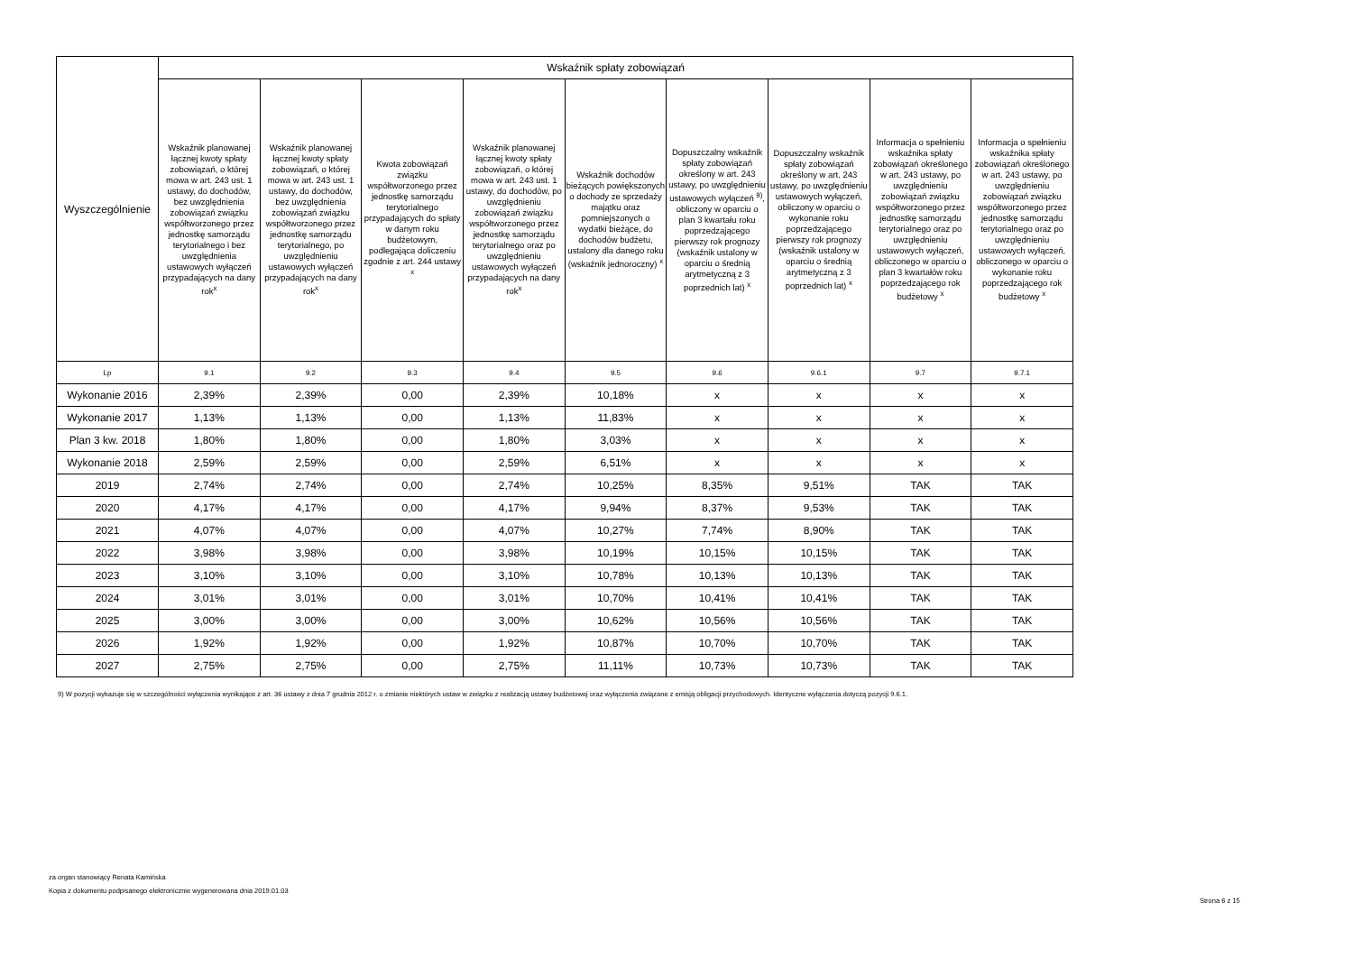| Wyszczególnienie | Wskaźnik spłaty zobowiązań | | | | | | | | |
| --- | --- | --- | --- | --- | --- | --- | --- | --- | --- |
| | Wskaźnik planowanej łącznej kwoty spłaty zobowiązań, o której mowa w art. 243 ust. 1 ustawy, do dochodów, bez uwzględnienia zobowiązań związku współtworzonego przez jednostkę samorządu terytorialnego i bez uwzględnienia ustawowych wyłączeń przypadających na dany rok<sup>x</sup> | Wskaźnik planowanej łącznej kwoty spłaty zobowiązań, o której mowa w art. 243 ust. 1 ustawy, do dochodów, bez uwzględnienia zobowiązań związku współtworzonego przez jednostkę samorządu terytorialnego, po uwzględnieniu ustawowych wyłączeń przypadających na dany rok<sup>x</sup> | Kwota zobowiązań związku współtworzonego przez jednostkę samorządu terytorialnego przypadających do spłaty w danym roku budżetowym, podlegająca doliczeniu zgodnie z art. 244 ustawy <sup>x</sup> | Wskaźnik planowanej łącznej kwoty spłaty zobowiązań, o której mowa w art. 243 ust. 1 ustawy, do dochodów, po uwzględnieniu zobowiązań związku współtworzonego przez jednostkę samorządu terytorialnego oraz po uwzględnieniu ustawowych wyłączeń przypadających na dany rok<sup>x</sup> | Wskaźnik dochodów bieżących powiększonych o dochody ze sprzedaży majątku oraz pomniejszonych o wydatki bieżące, do dochodów budżetu, ustalony dla danego roku (wskaźnik jednoroczny) <sup>x</sup> | Dopuszczalny wskaźnik spłaty zobowiązań określony w art. 243 ustawy, po uwzględnieniu ustawowych wyłączeń <sup>9)</sup>, obliczony w oparciu o plan 3 kwartału roku poprzedzającego pierwszy rok prognozy (wskaźnik ustalony w oparciu o średnią arytmetyczną z 3 poprzednich lat) <sup>x</sup> | Dopuszczalny wskaźnik spłaty zobowiązań określony w art. 243 ustawy, po uwzględnieniu ustawowych wyłączeń, obliczony w oparciu o wykonanie roku poprzedzającego pierwszy rok prognozy (wskaźnik ustalony w oparciu o średnią arytmetyczną z 3 poprzednich lat) <sup>x</sup> | Informacja o spełnieniu wskaźnika spłaty zobowiązań określonego w art. 243 ustawy, po uwzględnieniu zobowiązań związku współtworzonego przez jednostkę samorządu terytorialnego oraz po uwzględnieniu ustawowych wyłączeń, obliczonego w oparciu o plan 3 kwartałów roku poprzedzającego rok budżetowy <sup>x</sup> | Informacja o spełnieniu wskaźnika spłaty zobowiązań określonego w art. 243 ustawy, po uwzględnieniu zobowiązań związku współtworzonego przez jednostkę samorządu terytorialnego oraz po uwzględnieniu ustawowych wyłączeń, obliczonego w oparciu o wykonanie roku poprzedzającego rok budżetowy <sup>x</sup> |
| Lp | 9.1 | 9.2 | 9.3 | 9.4 | 9.5 | 9.6 | 9.6.1 | 9.7 | 9.7.1 |
| Wykonanie 2016 | 2,39% | 2,39% | 0,00 | 2,39% | 10,18% | x | x | x | x |
| Wykonanie 2017 | 1,13% | 1,13% | 0,00 | 1,13% | 11,83% | x | x | x | x |
| Plan 3 kw. 2018 | 1,80% | 1,80% | 0,00 | 1,80% | 3,03% | x | x | x | x |
| Wykonanie 2018 | 2,59% | 2,59% | 0,00 | 2,59% | 6,51% | x | x | x | x |
| 2019 | 2,74% | 2,74% | 0,00 | 2,74% | 10,25% | 8,35% | 9,51% | TAK | TAK |
| 2020 | 4,17% | 4,17% | 0,00 | 4,17% | 9,94% | 8,37% | 9,53% | TAK | TAK |
| 2021 | 4,07% | 4,07% | 0,00 | 4,07% | 10,27% | 7,74% | 8,90% | TAK | TAK |
| 2022 | 3,98% | 3,98% | 0,00 | 3,98% | 10,19% | 10,15% | 10,15% | TAK | TAK |
| 2023 | 3,10% | 3,10% | 0,00 | 3,10% | 10,78% | 10,13% | 10,13% | TAK | TAK |
| 2024 | 3,01% | 3,01% | 0,00 | 3,01% | 10,70% | 10,41% | 10,41% | TAK | TAK |
| 2025 | 3,00% | 3,00% | 0,00 | 3,00% | 10,62% | 10,56% | 10,56% | TAK | TAK |
| 2026 | 1,92% | 1,92% | 0,00 | 1,92% | 10,87% | 10,70% | 10,70% | TAK | TAK |
| 2027 | 2,75% | 2,75% | 0,00 | 2,75% | 11,11% | 10,73% | 10,73% | TAK | TAK |
9) W pozycji wykazuje się w szczególności wyłączenia wynikające z art. 36 ustawy z dnia 7 grudnia 2012 r. o zmianie niektórych ustaw w związku z realizacją ustawy budżetowej oraz wyłączenia związane z emisją obligacji przychodowych. Identyczne wyłączenia dotyczą pozycji 9.6.1.
za organ stanowiący Renata Kamińska
Kopia z dokumentu podpisanego elektronicznie wygenerowana dnia 2019.01.03
Strona 6 z 15